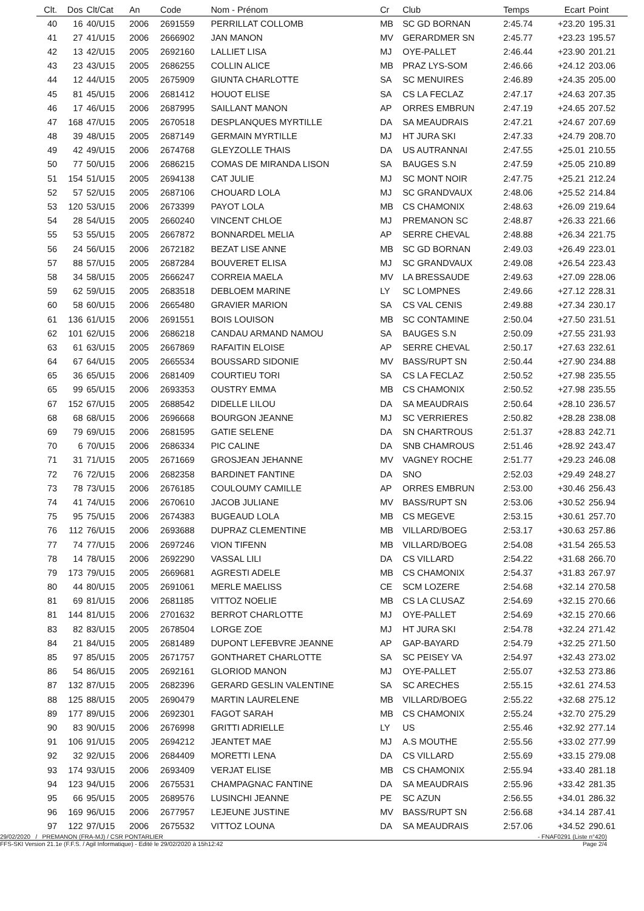| Clt. | Dos | Clt/Cat | An | Code | Nom - Prénom | Cr | Club | Temps | Ecart | Point |
| --- | --- | --- | --- | --- | --- | --- | --- | --- | --- | --- |
| 40 | 16 | 40/U15 | 2006 | 2691559 | PERRILLAT COLLOMB | MB | SC GD BORNAN | 2:45.74 | +23.20 | 195.31 |
| 41 | 27 | 41/U15 | 2006 | 2666902 | JAN MANON | MV | GERARDMER SN | 2:45.77 | +23.23 | 195.57 |
| 42 | 13 | 42/U15 | 2005 | 2692160 | LALLIET LISA | MJ | OYE-PALLET | 2:46.44 | +23.90 | 201.21 |
| 43 | 23 | 43/U15 | 2005 | 2686255 | COLLIN ALICE | MB | PRAZ LYS-SOM | 2:46.66 | +24.12 | 203.06 |
| 44 | 12 | 44/U15 | 2005 | 2675909 | GIUNTA CHARLOTTE | SA | SC MENUIRES | 2:46.89 | +24.35 | 205.00 |
| 45 | 81 | 45/U15 | 2006 | 2681412 | HOUOT ELISE | SA | CS LA FECLAZ | 2:47.17 | +24.63 | 207.35 |
| 46 | 17 | 46/U15 | 2006 | 2687995 | SAILLANT MANON | AP | ORRES EMBRUN | 2:47.19 | +24.65 | 207.52 |
| 47 | 168 | 47/U15 | 2005 | 2670518 | DESPLANQUES MYRTILLE | DA | SA MEAUDRAIS | 2:47.21 | +24.67 | 207.69 |
| 48 | 39 | 48/U15 | 2005 | 2687149 | GERMAIN MYRTILLE | MJ | HT JURA SKI | 2:47.33 | +24.79 | 208.70 |
| 49 | 42 | 49/U15 | 2006 | 2674768 | GLEYZOLLE THAIS | DA | US AUTRANNAI | 2:47.55 | +25.01 | 210.55 |
| 50 | 77 | 50/U15 | 2006 | 2686215 | COMAS DE MIRANDA LISON | SA | BAUGES S.N | 2:47.59 | +25.05 | 210.89 |
| 51 | 154 | 51/U15 | 2005 | 2694138 | CAT JULIE | MJ | SC MONT NOIR | 2:47.75 | +25.21 | 212.24 |
| 52 | 57 | 52/U15 | 2005 | 2687106 | CHOUARD LOLA | MJ | SC GRANDVAUX | 2:48.06 | +25.52 | 214.84 |
| 53 | 120 | 53/U15 | 2006 | 2673399 | PAYOT LOLA | MB | CS CHAMONIX | 2:48.63 | +26.09 | 219.64 |
| 54 | 28 | 54/U15 | 2005 | 2660240 | VINCENT CHLOE | MJ | PREMANON SC | 2:48.87 | +26.33 | 221.66 |
| 55 | 53 | 55/U15 | 2005 | 2667872 | BONNARDEL MELIA | AP | SERRE CHEVAL | 2:48.88 | +26.34 | 221.75 |
| 56 | 24 | 56/U15 | 2006 | 2672182 | BEZAT LISE ANNE | MB | SC GD BORNAN | 2:49.03 | +26.49 | 223.01 |
| 57 | 88 | 57/U15 | 2005 | 2687284 | BOUVERET ELISA | MJ | SC GRANDVAUX | 2:49.08 | +26.54 | 223.43 |
| 58 | 34 | 58/U15 | 2005 | 2666247 | CORREIA MAELA | MV | LA BRESSAUDE | 2:49.63 | +27.09 | 228.06 |
| 59 | 62 | 59/U15 | 2005 | 2683518 | DEBLOEM MARINE | LY | SC LOMPNES | 2:49.66 | +27.12 | 228.31 |
| 60 | 58 | 60/U15 | 2006 | 2665480 | GRAVIER MARION | SA | CS VAL CENIS | 2:49.88 | +27.34 | 230.17 |
| 61 | 136 | 61/U15 | 2006 | 2691551 | BOIS LOUISON | MB | SC CONTAMINE | 2:50.04 | +27.50 | 231.51 |
| 62 | 101 | 62/U15 | 2006 | 2686218 | CANDAU ARMAND NAMOU | SA | BAUGES S.N | 2:50.09 | +27.55 | 231.93 |
| 63 | 61 | 63/U15 | 2005 | 2667869 | RAFAITIN ELOISE | AP | SERRE CHEVAL | 2:50.17 | +27.63 | 232.61 |
| 64 | 67 | 64/U15 | 2005 | 2665534 | BOUSSARD SIDONIE | MV | BASS/RUPT SN | 2:50.44 | +27.90 | 234.88 |
| 65 | 36 | 65/U15 | 2006 | 2681409 | COURTIEU TORI | SA | CS LA FECLAZ | 2:50.52 | +27.98 | 235.55 |
| 65 | 99 | 65/U15 | 2006 | 2693353 | OUSTRY EMMA | MB | CS CHAMONIX | 2:50.52 | +27.98 | 235.55 |
| 67 | 152 | 67/U15 | 2005 | 2688542 | DIDELLE LILOU | DA | SA MEAUDRAIS | 2:50.64 | +28.10 | 236.57 |
| 68 | 68 | 68/U15 | 2006 | 2696668 | BOURGON JEANNE | MJ | SC VERRIERES | 2:50.82 | +28.28 | 238.08 |
| 69 | 79 | 69/U15 | 2006 | 2681595 | GATIE SELENE | DA | SN CHARTROUS | 2:51.37 | +28.83 | 242.71 |
| 70 | 6 | 70/U15 | 2006 | 2686334 | PIC CALINE | DA | SNB CHAMROUS | 2:51.46 | +28.92 | 243.47 |
| 71 | 31 | 71/U15 | 2005 | 2671669 | GROSJEAN JEHANNE | MV | VAGNEY ROCHE | 2:51.77 | +29.23 | 246.08 |
| 72 | 76 | 72/U15 | 2006 | 2682358 | BARDINET FANTINE | DA | SNO | 2:52.03 | +29.49 | 248.27 |
| 73 | 78 | 73/U15 | 2006 | 2676185 | COULOUMY CAMILLE | AP | ORRES EMBRUN | 2:53.00 | +30.46 | 256.43 |
| 74 | 41 | 74/U15 | 2006 | 2670610 | JACOB JULIANE | MV | BASS/RUPT SN | 2:53.06 | +30.52 | 256.94 |
| 75 | 95 | 75/U15 | 2006 | 2674383 | BUGEAUD LOLA | MB | CS MEGEVE | 2:53.15 | +30.61 | 257.70 |
| 76 | 112 | 76/U15 | 2006 | 2693688 | DUPRAZ CLEMENTINE | MB | VILLARD/BOEG | 2:53.17 | +30.63 | 257.86 |
| 77 | 74 | 77/U15 | 2006 | 2697246 | VION TIFENN | MB | VILLARD/BOEG | 2:54.08 | +31.54 | 265.53 |
| 78 | 14 | 78/U15 | 2006 | 2692290 | VASSAL LILI | DA | CS VILLARD | 2:54.22 | +31.68 | 266.70 |
| 79 | 173 | 79/U15 | 2005 | 2669681 | AGRESTI ADELE | MB | CS CHAMONIX | 2:54.37 | +31.83 | 267.97 |
| 80 | 44 | 80/U15 | 2005 | 2691061 | MERLE MAELISS | CE | SCM LOZERE | 2:54.68 | +32.14 | 270.58 |
| 81 | 69 | 81/U15 | 2006 | 2681185 | VITTOZ NOELIE | MB | CS LA CLUSAZ | 2:54.69 | +32.15 | 270.66 |
| 81 | 144 | 81/U15 | 2006 | 2701632 | BERROT CHARLOTTE | MJ | OYE-PALLET | 2:54.69 | +32.15 | 270.66 |
| 83 | 82 | 83/U15 | 2005 | 2678504 | LORGE ZOE | MJ | HT JURA SKI | 2:54.78 | +32.24 | 271.42 |
| 84 | 21 | 84/U15 | 2005 | 2681489 | DUPONT LEFEBVRE JEANNE | AP | GAP-BAYARD | 2:54.79 | +32.25 | 271.50 |
| 85 | 97 | 85/U15 | 2005 | 2671757 | GONTHARET CHARLOTTE | SA | SC PEISEY VA | 2:54.97 | +32.43 | 273.02 |
| 86 | 54 | 86/U15 | 2005 | 2692161 | GLORIOD MANON | MJ | OYE-PALLET | 2:55.07 | +32.53 | 273.86 |
| 87 | 132 | 87/U15 | 2005 | 2682396 | GERARD GESLIN VALENTINE | SA | SC ARECHES | 2:55.15 | +32.61 | 274.53 |
| 88 | 125 | 88/U15 | 2005 | 2690479 | MARTIN LAURELENE | MB | VILLARD/BOEG | 2:55.22 | +32.68 | 275.12 |
| 89 | 177 | 89/U15 | 2006 | 2692301 | FAGOT SARAH | MB | CS CHAMONIX | 2:55.24 | +32.70 | 275.29 |
| 90 | 83 | 90/U15 | 2006 | 2676998 | GRITTI ADRIELLE | LY | US | 2:55.46 | +32.92 | 277.14 |
| 91 | 106 | 91/U15 | 2005 | 2694212 | JEANTET MAE | MJ | A.S MOUTHE | 2:55.56 | +33.02 | 277.99 |
| 92 | 32 | 92/U15 | 2006 | 2684409 | MORETTI LENA | DA | CS VILLARD | 2:55.69 | +33.15 | 279.08 |
| 93 | 174 | 93/U15 | 2006 | 2693409 | VERJAT ELISE | MB | CS CHAMONIX | 2:55.94 | +33.40 | 281.18 |
| 94 | 123 | 94/U15 | 2006 | 2675531 | CHAMPAGNAC FANTINE | DA | SA MEAUDRAIS | 2:55.96 | +33.42 | 281.35 |
| 95 | 66 | 95/U15 | 2005 | 2689576 | LUSINCHI JEANNE | PE | SC AZUN | 2:56.55 | +34.01 | 286.32 |
| 96 | 169 | 96/U15 | 2006 | 2677957 | LEJEUNE JUSTINE | MV | BASS/RUPT SN | 2:56.68 | +34.14 | 287.41 |
| 97 | 122 | 97/U15 | 2006 | 2675532 | VITTOZ LOUNA | DA | SA MEAUDRAIS | 2:57.06 | +34.52 | 290.61 |
29/02/2020 / PREMANON (FRA-MJ) / CSR PONTARLIER - FNAF0291 (Liste n°420)
FFS-SKI Version 21.1e (F.F.S. / Agil Informatique) - Edité le 29/02/2020 à 15h12:42 Page 2/4